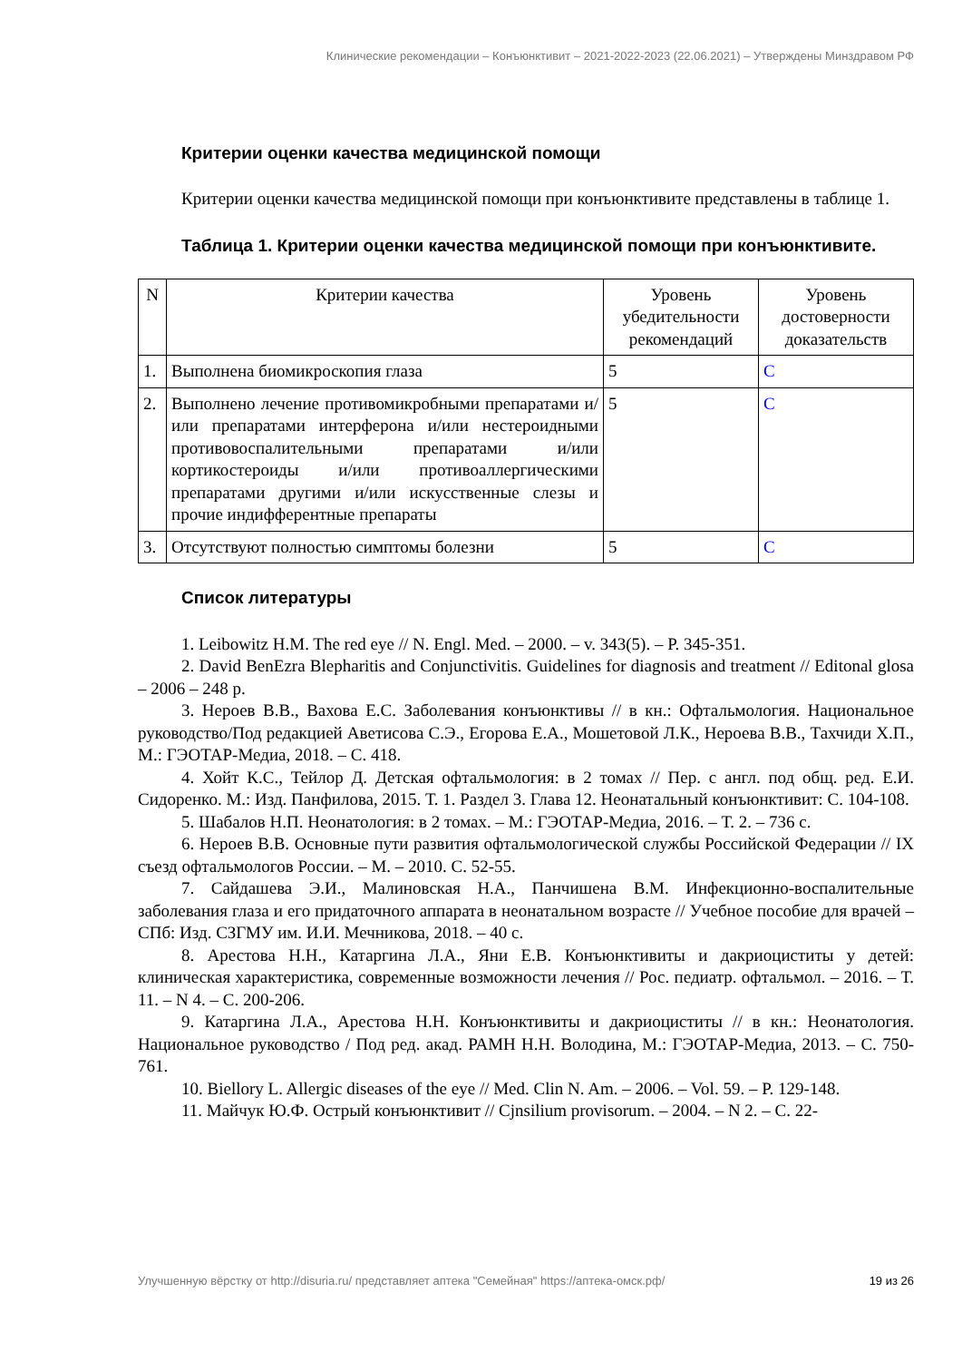Клинические рекомендации – Конъюнктивит – 2021-2022-2023 (22.06.2021) – Утверждены Минздравом РФ
Критерии оценки качества медицинской помощи
Критерии оценки качества медицинской помощи при конъюнктивите представлены в таблице 1.
Таблица 1. Критерии оценки качества медицинской помощи при конъюнктивите.
| N | Критерии качества | Уровень убедительности рекомендаций | Уровень достоверности доказательств |
| --- | --- | --- | --- |
| 1. | Выполнена биомикроскопия глаза | 5 | C |
| 2. | Выполнено лечение противомикробными препаратами и/или препаратами интерферона и/или нестероидными противовоспалительными препаратами и/или кортикостероиды и/или противоаллергическими препаратами другими и/или искусственные слезы и прочие индифферентные препараты | 5 | C |
| 3. | Отсутствуют полностью симптомы болезни | 5 | C |
Список литературы
1. Leibowitz H.M. The red eye // N. Engl. Med. – 2000. – v. 343(5). – P. 345-351.
2. David BenEzra Blepharitis and Conjunctivitis. Guidelines for diagnosis and treatment // Editonal glosa – 2006 – 248 p.
3. Нероев В.В., Вахова Е.С. Заболевания конъюнктивы // в кн.: Офтальмология. Национальное руководство/Под редакцией Аветисова С.Э., Егорова Е.А., Мошетовой Л.К., Нероева В.В., Тахчиди Х.П., М.: ГЭОТАР-Медиа, 2018. – С. 418.
4. Хойт К.С., Тейлор Д. Детская офтальмология: в 2 томах // Пер. с англ. под общ. ред. Е.И. Сидоренко. М.: Изд. Панфилова, 2015. Т. 1. Раздел 3. Глава 12. Неонатальный конъюнктивит: С. 104-108.
5. Шабалов Н.П. Неонатология: в 2 томах. – М.: ГЭОТАР-Медиа, 2016. – Т. 2. – 736 с.
6. Нероев В.В. Основные пути развития офтальмологической службы Российской Федерации // IX съезд офтальмологов России. – М. – 2010. С. 52-55.
7. Сайдашева Э.И., Малиновская Н.А., Панчишена В.М. Инфекционно-воспалительные заболевания глаза и его придаточного аппарата в неонатальном возрасте // Учебное пособие для врачей – СПб: Изд. СЗГМУ им. И.И. Мечникова, 2018. – 40 с.
8. Арестова Н.Н., Катаргина Л.А., Яни Е.В. Конъюнктивиты и дакриоциститы у детей: клиническая характеристика, современные возможности лечения // Рос. педиатр. офтальмол. – 2016. – Т. 11. – N 4. – С. 200-206.
9. Катаргина Л.А., Арестова Н.Н. Конъюнктивиты и дакриоциститы // в кн.: Неонатология. Национальное руководство / Под ред. акад. РАМН Н.Н. Володина, М.: ГЭОТАР-Медиа, 2013. – С. 750-761.
10. Biellory L. Allergic diseases of the eye // Med. Clin N. Am. – 2006. – Vol. 59. – P. 129-148.
11. Майчук Ю.Ф. Острый конъюнктивит // Cjnsilium provisorum. – 2004. – N 2. – С. 22-
Улучшенную вёрстку от http://disuria.ru/ представляет аптека "Семейная" https://аптека-омск.рф/ 19 из 26